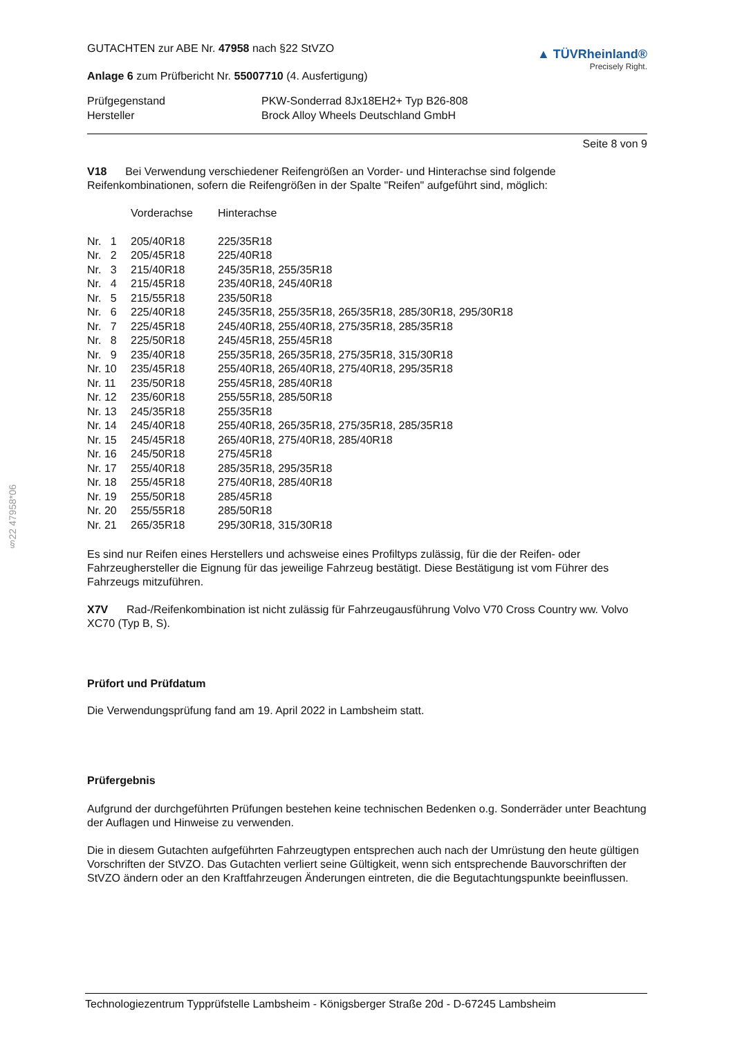§22 47958*06
GUTACHTEN zur ABE Nr. 47958 nach §22 StVZO
Anlage 6 zum Prüfbericht Nr. 55007710 (4. Ausfertigung)
▲ TÜVRheinland®
Precisely Right.
| Prüfgegenstand | PKW-Sonderrad 8Jx18EH2+ Typ B26-808 |
| Hersteller | Brock Alloy Wheels Deutschland GmbH |
Seite 8 von 9
V18 Bei Verwendung verschiedener Reifengrößen an Vorder- und Hinterachse sind folgende Reifenkombinationen, sofern die Reifengrößen in der Spalte "Reifen" aufgeführt sind, möglich:
| | Vorderachse | Hinterachse |
| Nr. 1 | 205/40R18 | 225/35R18 |
| Nr. 2 | 205/45R18 | 225/40R18 |
| Nr. 3 | 215/40R18 | 245/35R18, 255/35R18 |
| Nr. 4 | 215/45R18 | 235/40R18, 245/40R18 |
| Nr. 5 | 215/55R18 | 235/50R18 |
| Nr. 6 | 225/40R18 | 245/35R18, 255/35R18, 265/35R18, 285/30R18, 295/30R18 |
| Nr. 7 | 225/45R18 | 245/40R18, 255/40R18, 275/35R18, 285/35R18 |
| Nr. 8 | 225/50R18 | 245/45R18, 255/45R18 |
| Nr. 9 | 235/40R18 | 255/35R18, 265/35R18, 275/35R18, 315/30R18 |
| Nr. 10 | 235/45R18 | 255/40R18, 265/40R18, 275/40R18, 295/35R18 |
| Nr. 11 | 235/50R18 | 255/45R18, 285/40R18 |
| Nr. 12 | 235/60R18 | 255/55R18, 285/50R18 |
| Nr. 13 | 245/35R18 | 255/35R18 |
| Nr. 14 | 245/40R18 | 255/40R18, 265/35R18, 275/35R18, 285/35R18 |
| Nr. 15 | 245/45R18 | 265/40R18, 275/40R18, 285/40R18 |
| Nr. 16 | 245/50R18 | 275/45R18 |
| Nr. 17 | 255/40R18 | 285/35R18, 295/35R18 |
| Nr. 18 | 255/45R18 | 275/40R18, 285/40R18 |
| Nr. 19 | 255/50R18 | 285/45R18 |
| Nr. 20 | 255/55R18 | 285/50R18 |
| Nr. 21 | 265/35R18 | 295/30R18, 315/30R18 |
Es sind nur Reifen eines Herstellers und achsweise eines Profiltyps zulässig, für die der Reifen- oder Fahrzeughersteller die Eignung für das jeweilige Fahrzeug bestätigt. Diese Bestätigung ist vom Führer des Fahrzeugs mitzuführen.
X7V Rad-/Reifenkombination ist nicht zulässig für Fahrzeugausführung Volvo V70 Cross Country ww. Volvo XC70 (Typ B, S).
Prüfort und Prüfdatum
Die Verwendungsprüfung fand am 19. April 2022 in Lambsheim statt.
Prüfergebnis
Aufgrund der durchgeführten Prüfungen bestehen keine technischen Bedenken o.g. Sonderräder unter Beachtung der Auflagen und Hinweise zu verwenden.
Die in diesem Gutachten aufgeführten Fahrzeugtypen entsprechen auch nach der Umrüstung den heute gültigen Vorschriften der StVZO. Das Gutachten verliert seine Gültigkeit, wenn sich entsprechende Bauvorschriften der StVZO ändern oder an den Kraftfahrzeugen Änderungen eintreten, die die Begutachtungspunkte beeinflussen.
Technologiezentrum Typprüfstelle Lambsheim - Königsberger Straße 20d - D-67245 Lambsheim